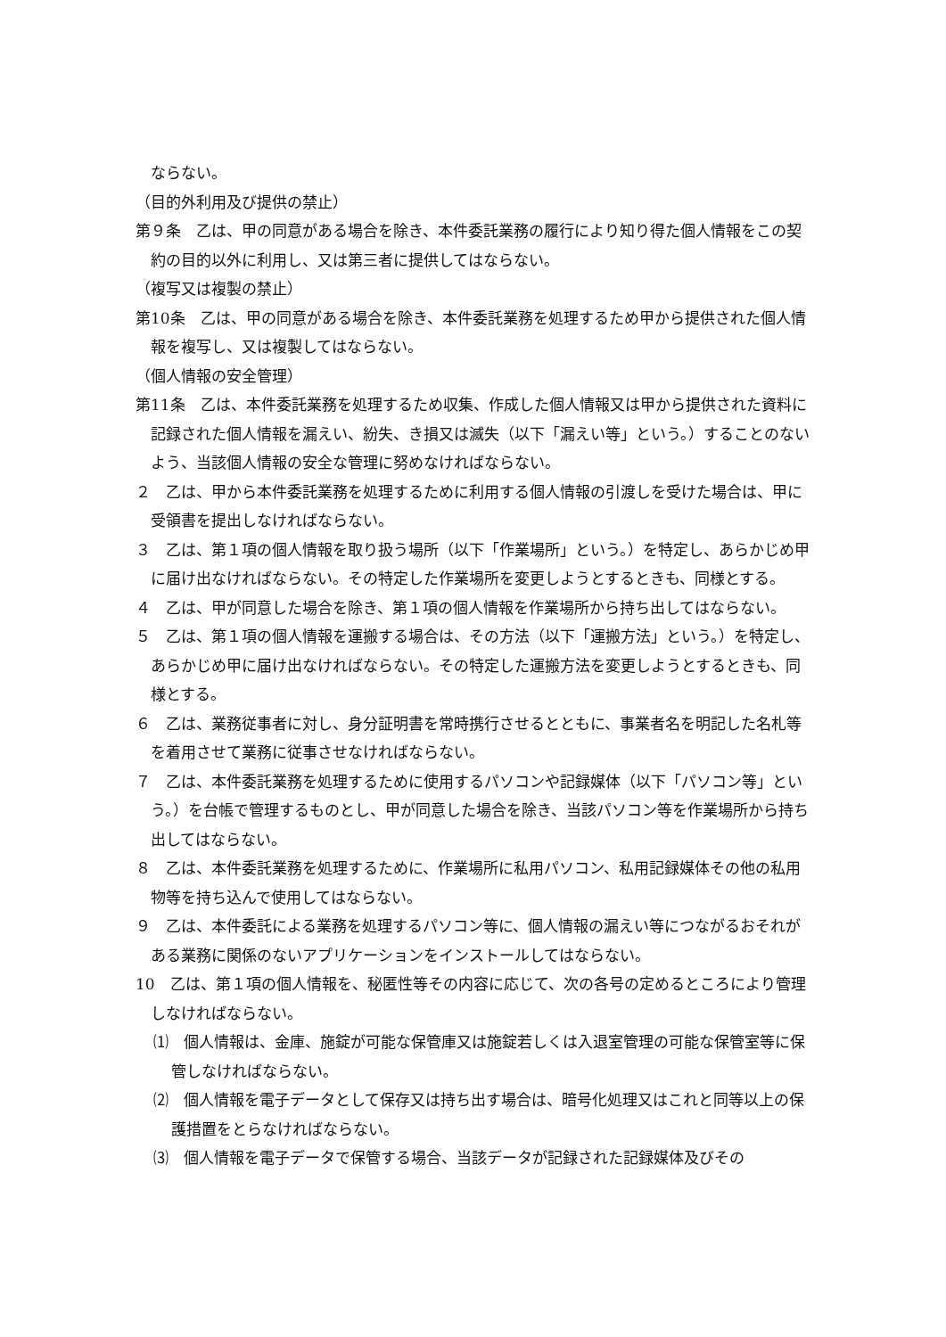ならない。
（目的外利用及び提供の禁止）
第９条　乙は、甲の同意がある場合を除き、本件委託業務の履行により知り得た個人情報をこの契約の目的以外に利用し、又は第三者に提供してはならない。
（複写又は複製の禁止）
第10条　乙は、甲の同意がある場合を除き、本件委託業務を処理するため甲から提供された個人情報を複写し、又は複製してはならない。
（個人情報の安全管理）
第11条　乙は、本件委託業務を処理するため収集、作成した個人情報又は甲から提供された資料に記録された個人情報を漏えい、紛失、き損又は滅失（以下「漏えい等」という。）することのないよう、当該個人情報の安全な管理に努めなければならない。
２　乙は、甲から本件委託業務を処理するために利用する個人情報の引渡しを受けた場合は、甲に受領書を提出しなければならない。
３　乙は、第１項の個人情報を取り扱う場所（以下「作業場所」という。）を特定し、あらかじめ甲に届け出なければならない。その特定した作業場所を変更しようとするときも、同様とする。
４　乙は、甲が同意した場合を除き、第１項の個人情報を作業場所から持ち出してはならない。
５　乙は、第１項の個人情報を運搬する場合は、その方法（以下「運搬方法」という。）を特定し、あらかじめ甲に届け出なければならない。その特定した運搬方法を変更しようとするときも、同様とする。
６　乙は、業務従事者に対し、身分証明書を常時携行させるとともに、事業者名を明記した名札等を着用させて業務に従事させなければならない。
７　乙は、本件委託業務を処理するために使用するパソコンや記録媒体（以下「パソコン等」という。）を台帳で管理するものとし、甲が同意した場合を除き、当該パソコン等を作業場所から持ち出してはならない。
８　乙は、本件委託業務を処理するために、作業場所に私用パソコン、私用記録媒体その他の私用物等を持ち込んで使用してはならない。
９　乙は、本件委託による業務を処理するパソコン等に、個人情報の漏えい等につながるおそれがある業務に関係のないアプリケーションをインストールしてはならない。
10　乙は、第１項の個人情報を、秘匿性等その内容に応じて、次の各号の定めるところにより管理しなければならない。
⑴　個人情報は、金庫、施錠が可能な保管庫又は施錠若しくは入退室管理の可能な保管室等に保管しなければならない。
⑵　個人情報を電子データとして保存又は持ち出す場合は、暗号化処理又はこれと同等以上の保護措置をとらなければならない。
⑶　個人情報を電子データで保管する場合、当該データが記録された記録媒体及びその